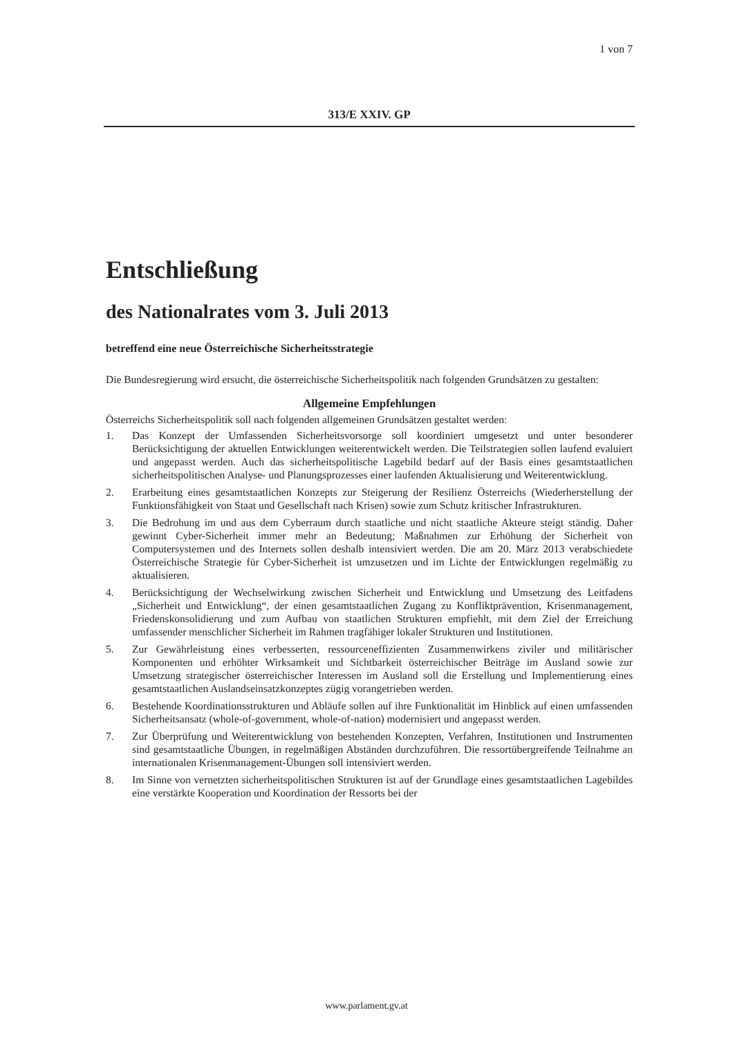1 von 7
313/E XXIV. GP
Entschließung
des Nationalrates vom 3. Juli 2013
betreffend eine neue Österreichische Sicherheitsstrategie
Die Bundesregierung wird ersucht, die österreichische Sicherheitspolitik nach folgenden Grundsätzen zu gestalten:
Allgemeine Empfehlungen
Österreichs Sicherheitspolitik soll nach folgenden allgemeinen Grundsätzen gestaltet werden:
1. Das Konzept der Umfassenden Sicherheitsvorsorge soll koordiniert umgesetzt und unter besonderer Berücksichtigung der aktuellen Entwicklungen weiterentwickelt werden. Die Teilstrategien sollen laufend evaluiert und angepasst werden. Auch das sicherheitspolitische Lagebild bedarf auf der Basis eines gesamtstaatlichen sicherheitspolitischen Analyse- und Planungsprozesses einer laufenden Aktualisierung und Weiterentwicklung.
2. Erarbeitung eines gesamtstaatlichen Konzepts zur Steigerung der Resilienz Österreichs (Wiederherstellung der Funktionsfähigkeit von Staat und Gesellschaft nach Krisen) sowie zum Schutz kritischer Infrastrukturen.
3. Die Bedrohung im und aus dem Cyberraum durch staatliche und nicht staatliche Akteure steigt ständig. Daher gewinnt Cyber-Sicherheit immer mehr an Bedeutung; Maßnahmen zur Erhöhung der Sicherheit von Computersystemen und des Internets sollen deshalb intensiviert werden. Die am 20. März 2013 verabschiedete Österreichische Strategie für Cyber-Sicherheit ist umzusetzen und im Lichte der Entwicklungen regelmäßig zu aktualisieren.
4. Berücksichtigung der Wechselwirkung zwischen Sicherheit und Entwicklung und Umsetzung des Leitfadens „Sicherheit und Entwicklung“, der einen gesamtstaatlichen Zugang zu Konfliktprävention, Krisenmanagement, Friedenskonsolidierung und zum Aufbau von staatlichen Strukturen empfiehlt, mit dem Ziel der Erreichung umfassender menschlicher Sicherheit im Rahmen tragfähiger lokaler Strukturen und Institutionen.
5. Zur Gewährleistung eines verbesserten, ressourceneffizienten Zusammenwirkens ziviler und militärischer Komponenten und erhöhter Wirksamkeit und Sichtbarkeit österreichischer Beiträge im Ausland sowie zur Umsetzung strategischer österreichischer Interessen im Ausland soll die Erstellung und Implementierung eines gesamtstaatlichen Auslandseinsatzkonzeptes zügig vorangetrieben werden.
6. Bestehende Koordinationsstrukturen und Abläufe sollen auf ihre Funktionalität im Hinblick auf einen umfassenden Sicherheitsansatz (whole-of-government, whole-of-nation) modernisiert und angepasst werden.
7. Zur Überprüfung und Weiterentwicklung von bestehenden Konzepten, Verfahren, Institutionen und Instrumenten sind gesamtstaatliche Übungen, in regelmäßigen Abständen durchzuführen. Die ressortübergreifende Teilnahme an internationalen Krisenmanagement-Übungen soll intensiviert werden.
8. Im Sinne von vernetzten sicherheitspolitischen Strukturen ist auf der Grundlage eines gesamtstaatlichen Lagebildes eine verstärkte Kooperation und Koordination der Ressorts bei der
www.parlament.gv.at